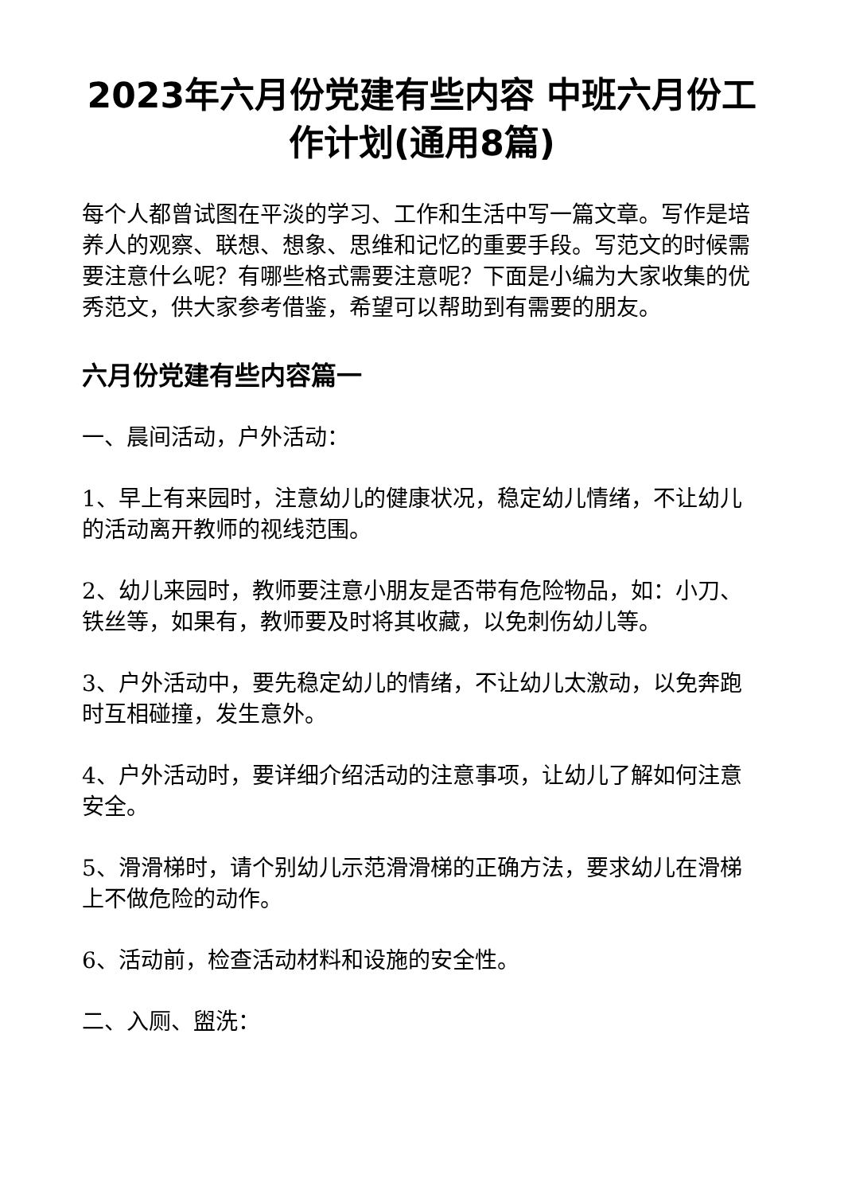2023年六月份党建有些内容 中班六月份工作计划(通用8篇)
每个人都曾试图在平淡的学习、工作和生活中写一篇文章。写作是培养人的观察、联想、想象、思维和记忆的重要手段。写范文的时候需要注意什么呢？有哪些格式需要注意呢？下面是小编为大家收集的优秀范文，供大家参考借鉴，希望可以帮助到有需要的朋友。
六月份党建有些内容篇一
一、晨间活动，户外活动：
1、早上有来园时，注意幼儿的健康状况，稳定幼儿情绪，不让幼儿的活动离开教师的视线范围。
2、幼儿来园时，教师要注意小朋友是否带有危险物品，如：小刀、铁丝等，如果有，教师要及时将其收藏，以免刺伤幼儿等。
3、户外活动中，要先稳定幼儿的情绪，不让幼儿太激动，以免奔跑时互相碰撞，发生意外。
4、户外活动时，要详细介绍活动的注意事项，让幼儿了解如何注意安全。
5、滑滑梯时，请个别幼儿示范滑滑梯的正确方法，要求幼儿在滑梯上不做危险的动作。
6、活动前，检查活动材料和设施的安全性。
二、入厕、盥洗：